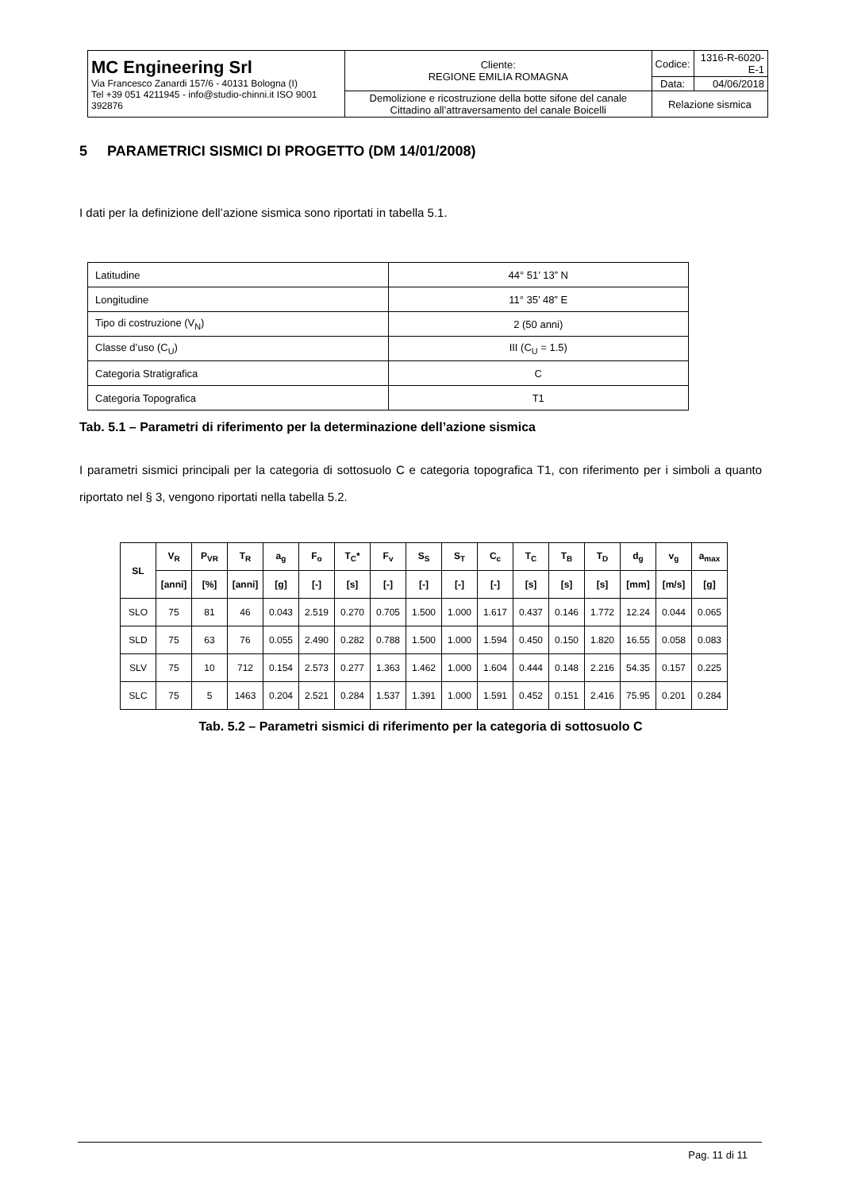| MC Engineering Srl Via Francesco Zanardi 157/6 - 40131 Bologna (I) Tel +39 051 4211945 - info@studio-chinni.it ISO 9001 392876 | Cliente: REGIONE EMILIA ROMAGNA | Codice: | 1316-R-6020-E-1 |
| | | Data: | 04/06/2018 |
| | Demolizione e ricostruzione della botte sifone del canale Cittadino all’attraversamento del canale Boicelli | Relazione sismica | |
5 PARAMETRICI SISMICI DI PROGETTO (DM 14/01/2008)
I dati per la definizione dell’azione sismica sono riportati in tabella 5.1.
| Latitudine | 44° 51’ 13” N |
| Longitudine | 11° 35’ 48” E |
| Tipo di costruzione (V<sub>N</sub>) | 2 (50 anni) |
| Classe d’uso (C<sub>U</sub>) | III (C<sub>U</sub> = 1.5) |
| Categoria Stratigrafica | C |
| Categoria Topografica | T1 |
Tab. 5.1 – Parametri di riferimento per la determinazione dell’azione sismica
I parametri sismici principali per la categoria di sottosuolo C e categoria topografica T1, con riferimento per i simboli a quanto riportato nel § 3, vengono riportati nella tabella 5.2.
| SL | V<sub>R</sub> | P<sub>VR</sub> | T<sub>R</sub> | a<sub>g</sub> | F<sub>o</sub> | T<sub>C</sub>* | F<sub>v</sub> | S<sub>S</sub> | S<sub>T</sub> | C<sub>c</sub> | T<sub>C</sub> | T<sub>B</sub> | T<sub>D</sub> | d<sub>g</sub> | v<sub>g</sub> | a<sub>max</sub> |
| --- | --- | --- | --- | --- | --- | --- | --- | --- | --- | --- | --- | --- | --- | --- | --- | --- |
| | [anni] | [%] | [anni] | [g] | [-] | [s] | [-] | [-] | [-] | [-] | [s] | [s] | [s] | [mm] | [m/s] | [g] |
| SLO | 75 | 81 | 46 | 0.043 | 2.519 | 0.270 | 0.705 | 1.500 | 1.000 | 1.617 | 0.437 | 0.146 | 1.772 | 12.24 | 0.044 | 0.065 |
| SLD | 75 | 63 | 76 | 0.055 | 2.490 | 0.282 | 0.788 | 1.500 | 1.000 | 1.594 | 0.450 | 0.150 | 1.820 | 16.55 | 0.058 | 0.083 |
| SLV | 75 | 10 | 712 | 0.154 | 2.573 | 0.277 | 1.363 | 1.462 | 1.000 | 1.604 | 0.444 | 0.148 | 2.216 | 54.35 | 0.157 | 0.225 |
| SLC | 75 | 5 | 1463 | 0.204 | 2.521 | 0.284 | 1.537 | 1.391 | 1.000 | 1.591 | 0.452 | 0.151 | 2.416 | 75.95 | 0.201 | 0.284 |
Tab. 5.2 – Parametri sismici di riferimento per la categoria di sottosuolo C
Pag. 11 di 11